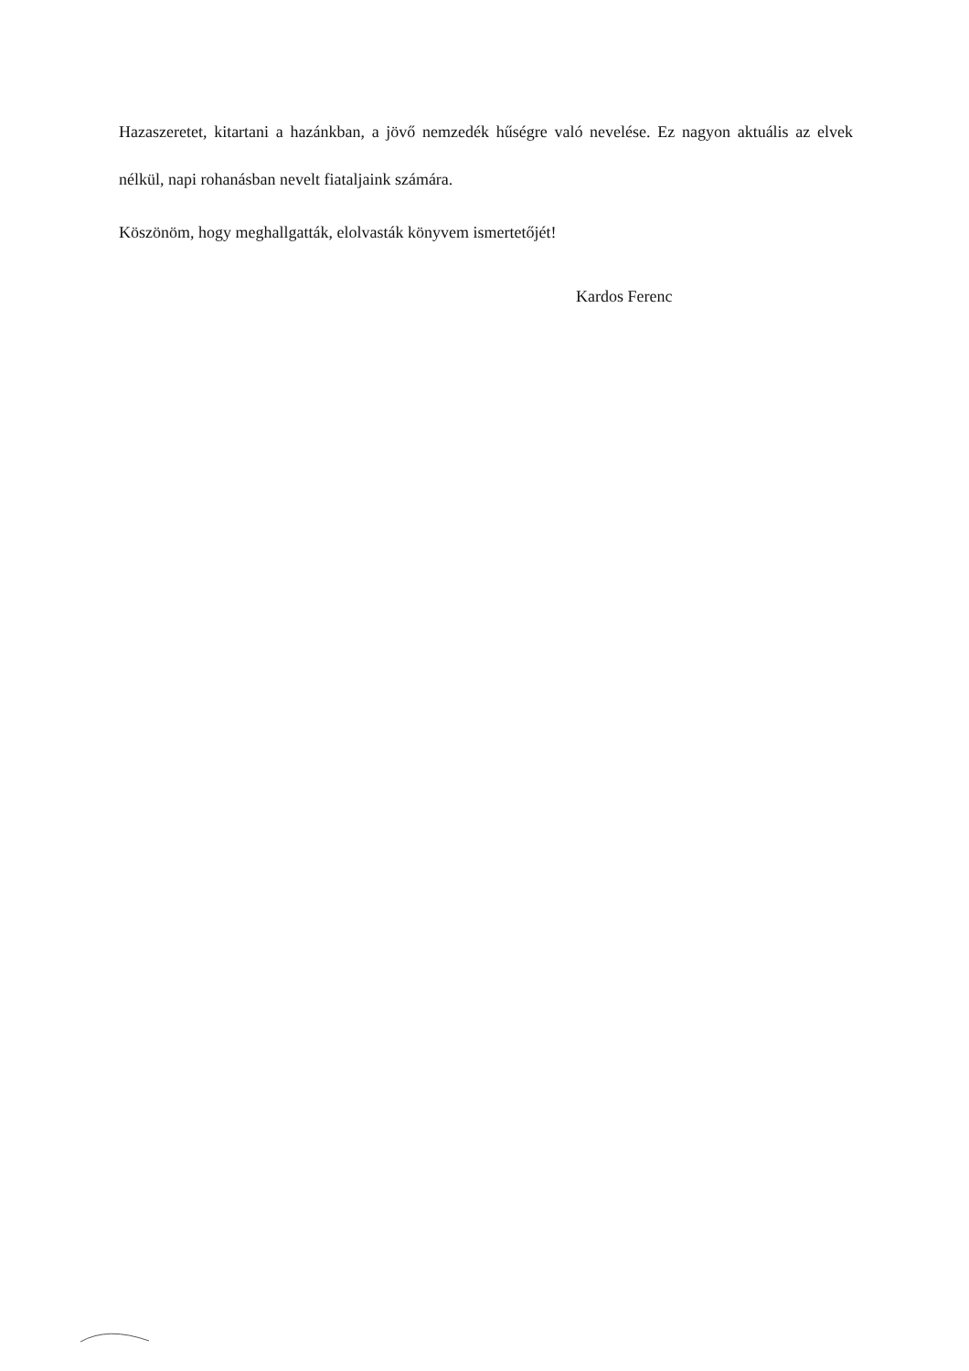Hazaszeretet, kitartani a hazánkban, a jövő nemzedék hűségre való nevelése. Ez nagyon aktuális az elvek nélkül, napi rohanásban nevelt fiataljaink számára.
Köszönöm, hogy meghallgatták, elolvasták könyvem ismertetőjét!
Kardos Ferenc